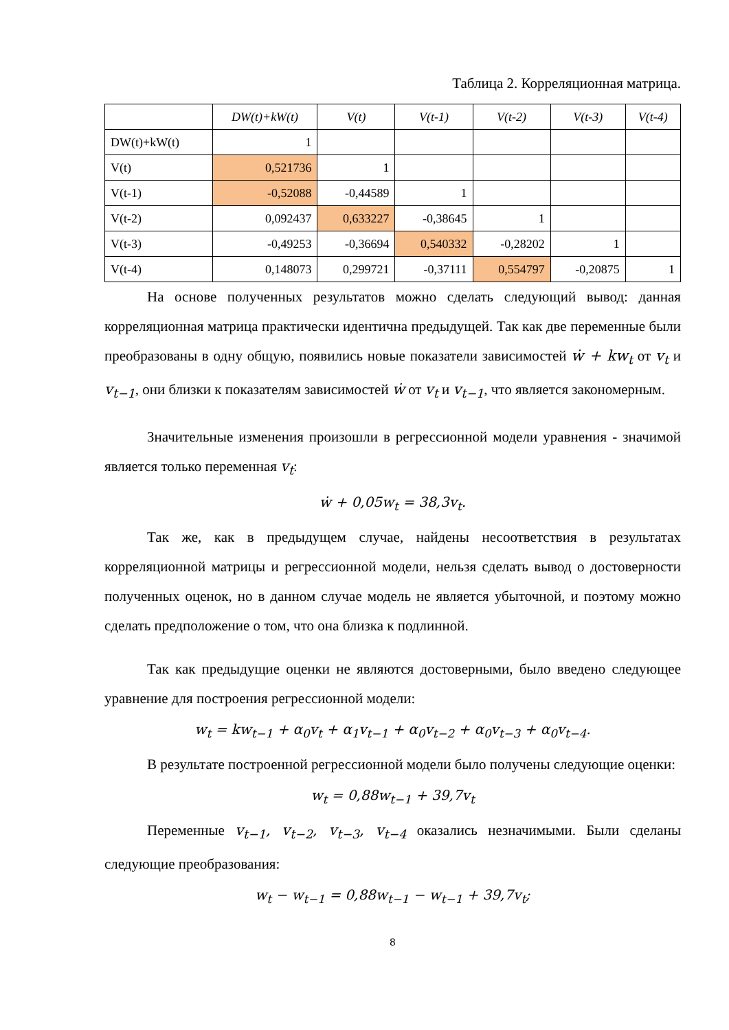Таблица 2. Корреляционная матрица.
| | DW(t)+kW(t) | V(t) | V(t-1) | V(t-2) | V(t-3) | V(t-4) |
| --- | --- | --- | --- | --- | --- | --- |
| DW(t)+kW(t) | 1 | | | | | |
| V(t) | 0,521736 | 1 | | | | |
| V(t-1) | -0,52088 | -0,44589 | 1 | | | |
| V(t-2) | 0,092437 | 0,633227 | -0,38645 | 1 | | |
| V(t-3) | -0,49253 | -0,36694 | 0,540332 | -0,28202 | 1 | |
| V(t-4) | 0,148073 | 0,299721 | -0,37111 | 0,554797 | -0,20875 | 1 |
На основе полученных результатов можно сделать следующий вывод: данная корреляционная матрица практически идентична предыдущей. Так как две переменные были преобразованы в одну общую, появились новые показатели зависимостей ẇ + kw<sub>t</sub> от v<sub>t</sub> и v<sub>t−1</sub>, они близки к показателям зависимостей ẇ от v<sub>t</sub> и v<sub>t−1</sub>, что является закономерным.
Значительные изменения произошли в регрессионной модели уравнения - значимой является только переменная v<sub>t</sub>:
ẇ + 0,05w<sub>t</sub> = 38,3v<sub>t</sub>.
Так же, как в предыдущем случае, найдены несоответствия в результатах корреляционной матрицы и регрессионной модели, нельзя сделать вывод о достоверности полученных оценок, но в данном случае модель не является убыточной, и поэтому можно сделать предположение о том, что она близка к подлинной.
Так как предыдущие оценки не являются достоверными, было введено следующее уравнение для построения регрессионной модели:
w<sub>t</sub> = kw<sub>t−1</sub> + α<sub>0</sub>v<sub>t</sub> + α<sub>1</sub>v<sub>t−1</sub> + α<sub>0</sub>v<sub>t−2</sub> + α<sub>0</sub>v<sub>t−3</sub> + α<sub>0</sub>v<sub>t−4</sub>.
В результате построенной регрессионной модели было получены следующие оценки:
w<sub>t</sub> = 0,88w<sub>t−1</sub> + 39,7v<sub>t</sub>
Переменные v<sub>t−1</sub>, v<sub>t−2</sub>, v<sub>t−3</sub>, v<sub>t−4</sub> оказались незначимыми. Были сделаны следующие преобразования:
w<sub>t</sub> − w<sub>t−1</sub> = 0,88w<sub>t−1</sub> − w<sub>t−1</sub> + 39,7v<sub>t</sub>;
8